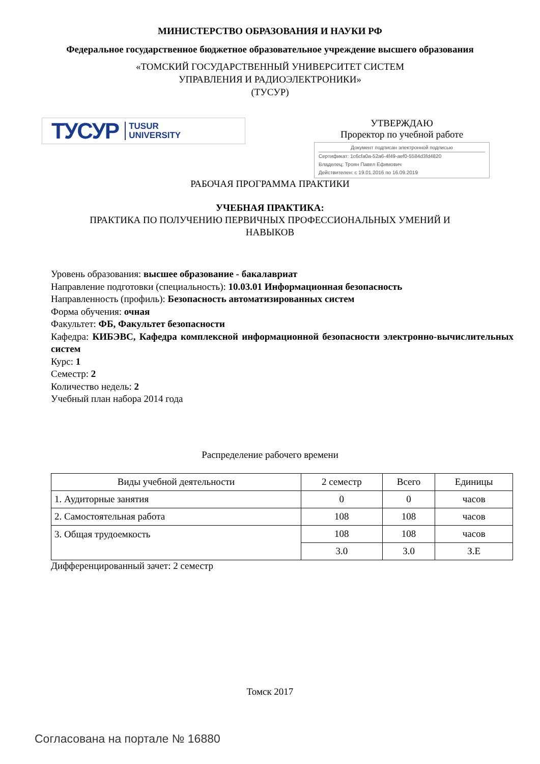МИНИСТЕРСТВО ОБРАЗОВАНИЯ И НАУКИ РФ
Федеральное государственное бюджетное образовательное учреждение высшего образования
«ТОМСКИЙ ГОСУДАРСТВЕННЫЙ УНИВЕРСИТЕТ СИСТЕМ
УПРАВЛЕНИЯ И РАДИОЭЛЕКТРОНИКИ»
(ТУСУР)
ТУСУР TUSUR
UNIVERSITY
УТВЕРЖДАЮ
Проректор по учебной работе
Документ подписан электронной подписью
Сертификат: 1c6cfa0a-52a6-4f49-aef0-5584d3fd4820
Владелец: Троян Павел Ефимович
Действителен: с 19.01.2016 по 16.09.2019
РАБОЧАЯ ПРОГРАММА ПРАКТИКИ
УЧЕБНАЯ ПРАКТИКА:
ПРАКТИКА ПО ПОЛУЧЕНИЮ ПЕРВИЧНЫХ ПРОФЕССИОНАЛЬНЫХ УМЕНИЙ И
НАВЫКОВ
Уровень образования: высшее образование - бакалавриат
Направление подготовки (специальность): 10.03.01 Информационная безопасность
Направленность (профиль): Безопасность автоматизированных систем
Форма обучения: очная
Факультет: ФБ, Факультет безопасности
Кафедра: КИБЭВС, Кафедра комплексной информационной безопасности электронно-вычислительных систем
Курс: 1
Семестр: 2
Количество недель: 2
Учебный план набора 2014 года
Распределение рабочего времени
| Виды учебной деятельности | 2 семестр | Всего | Единицы |
| --- | --- | --- | --- |
| 1. Аудиторные занятия | 0 | 0 | часов |
| 2. Самостоятельная работа | 108 | 108 | часов |
| 3. Общая трудоемкость | 108 | 108 | часов |
| | 3.0 | 3.0 | З.Е |
Дифференцированный зачет: 2 семестр
Томск 2017
Согласована на портале № 16880